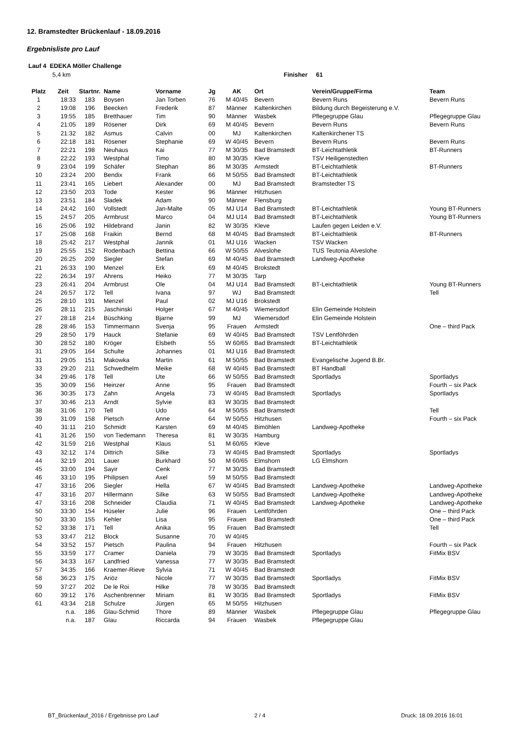12. Bramstedter Brückenlauf - 18.09.2016
Ergebnisliste pro Lauf
Lauf 4 EDEKA Möller Challenge
5,4 km Finisher 61
| Platz | Zeit | Startnr. | Name | Vorname | Jg | AK | Ort | Verein/Gruppe/Firma | Team |
| --- | --- | --- | --- | --- | --- | --- | --- | --- | --- |
| 1 | 18:33 | 183 | Boysen | Jan Torben | 76 | M 40/45 | Bevern | Bevern Runs | Bevern Runs |
| 2 | 19:08 | 196 | Beecken | Frederik | 87 | Männer | Kaltenkirchen | Bildung durch Begeisterung e.V. | |
| 3 | 19:55 | 185 | Bretthauer | Tim | 90 | Männer | Wasbek | Pflegegruppe Glau | Pflegegruppe Glau |
| 4 | 21:05 | 189 | Rösener | Dirk | 69 | M 40/45 | Bevern | Bevern Runs | Bevern Runs |
| 5 | 21:32 | 182 | Asmus | Calvin | 00 | MJ | Kaltenkirchen | Kaltenkirchener TS | |
| 6 | 22:18 | 181 | Rösener | Stephanie | 69 | W 40/45 | Bevern | Bevern Runs | Bevern Runs |
| 7 | 22:21 | 198 | Neuhaus | Kai | 77 | M 30/35 | Bad Bramstedt | BT-Leichtathletik | BT-Runners |
| 8 | 22:22 | 193 | Westphal | Timo | 80 | M 30/35 | Kleve | TSV Heiligenstedten | |
| 9 | 23:04 | 199 | Schäfer | Stephan | 86 | M 30/35 | Armstedt | BT-Leichtathletik | BT-Runners |
| 10 | 23:24 | 200 | Bendix | Frank | 66 | M 50/55 | Bad Bramstedt | BT-Leichtathletik | |
| 11 | 23:41 | 165 | Liebert | Alexander | 00 | MJ | Bad Bramstedt | Bramstedter TS | |
| 12 | 23:50 | 203 | Tode | Kester | 96 | Männer | Hitzhusen | | |
| 13 | 23:51 | 184 | Sladek | Adam | 90 | Männer | Flensburg | | |
| 14 | 24:42 | 160 | Vollstedt | Jan-Malte | 05 | MJ U14 | Bad Bramstedt | BT-Leichtathletik | Young BT-Runners |
| 15 | 24:57 | 205 | Armbrust | Marco | 04 | MJ U14 | Bad Bramstedt | BT-Leichtathletik | Young BT-Runners |
| 16 | 25:06 | 192 | Hildebrand | Janin | 82 | W 30/35 | Kleve | Laufen gegen Leiden e.V. | |
| 17 | 25:08 | 168 | Fraikin | Bernd | 68 | M 40/45 | Bad Bramstedt | BT-Leichtathletik | BT-Runners |
| 18 | 25:42 | 217 | Westphal | Jannik | 01 | MJ U16 | Wacken | TSV Wacken | |
| 19 | 25:55 | 152 | Rodenbach | Bettina | 66 | W 50/55 | Alveslohe | TUS Teutonia Alveslohe | |
| 20 | 26:25 | 209 | Siegler | Stefan | 69 | M 40/45 | Bad Bramstedt | Landweg-Apotheke | |
| 21 | 26:33 | 190 | Menzel | Erk | 69 | M 40/45 | Brokstedt | | |
| 22 | 26:34 | 197 | Ahrens | Heiko | 77 | M 30/35 | Tarp | | |
| 23 | 26:41 | 204 | Armbrust | Ole | 04 | MJ U14 | Bad Bramstedt | BT-Leichtathletik | Young BT-Runners |
| 24 | 26:57 | 172 | Tell | Ivana | 97 | WJ | Bad Bramstedt | | Tell |
| 25 | 28:10 | 191 | Menzel | Paul | 02 | MJ U16 | Brokstedt | | |
| 26 | 28:11 | 215 | Jaschinski | Holger | 67 | M 40/45 | Wiemersdorf | Elin Gemeinde Holstein | |
| 27 | 28:18 | 214 | Büschking | Bjarne | 99 | MJ | Wiemersdorf | Elin Gemeinde Holstein | |
| 28 | 28:46 | 153 | Timmermann | Svenja | 95 | Frauen | Armstedt | | One – third Pack |
| 29 | 28:50 | 179 | Hauck | Stefanie | 69 | W 40/45 | Bad Bramstedt | TSV Lentföhrden | |
| 30 | 28:52 | 180 | Kröger | Elsbeth | 55 | W 60/65 | Bad Bramstedt | BT-Leichtathletik | |
| 31 | 29:05 | 164 | Schulte | Johannes | 01 | MJ U16 | Bad Bramstedt | | |
| 31 | 29:05 | 151 | Makowka | Martin | 61 | M 50/55 | Bad Bramstedt | Evangelische Jugend B.Br. | |
| 33 | 29:20 | 211 | Schwedhelm | Meike | 68 | W 40/45 | Bad Bramstedt | BT Handball | |
| 34 | 29:46 | 178 | Tell | Ute | 66 | W 50/55 | Bad Bramstedt | Sportladys | Sportladys |
| 35 | 30:09 | 156 | Heinzer | Anne | 95 | Frauen | Bad Bramstedt | | Fourth – six Pack |
| 36 | 30:35 | 173 | Zahn | Angela | 73 | W 40/45 | Bad Bramstedt | Sportladys | Sportladys |
| 37 | 30:46 | 213 | Arndt | Sylvie | 83 | W 30/35 | Bad Bramstedt | | |
| 38 | 31:06 | 170 | Tell | Udo | 64 | M 50/55 | Bad Bramstedt | | Tell |
| 39 | 31:09 | 158 | Pietsch | Anne | 64 | W 50/55 | Hitzhusen | | Fourth – six Pack |
| 40 | 31:11 | 210 | Schmidt | Karsten | 69 | M 40/45 | Bimöhlen | Landweg-Apotheke | |
| 41 | 31:26 | 150 | von Tiedemann | Theresa | 81 | W 30/35 | Hamburg | | |
| 42 | 31:59 | 216 | Westphal | Klaus | 51 | M 60/65 | Kleve | | |
| 43 | 32:12 | 174 | Dittrich | Silke | 73 | W 40/45 | Bad Bramstedt | Sportladys | Sportladys |
| 44 | 32:19 | 201 | Lauer | Burkhard | 50 | M 60/65 | Elmshorn | LG Elmshorn | |
| 45 | 33:00 | 194 | Sayir | Cenk | 77 | M 30/35 | Bad Bramstedt | | |
| 46 | 33:10 | 195 | Philipsen | Axel | 59 | M 50/55 | Bad Bramstedt | | |
| 47 | 33:16 | 206 | Siegler | Hella | 67 | W 40/45 | Bad Bramstedt | Landweg-Apotheke | Landweg-Apotheke |
| 47 | 33:16 | 207 | Hillermann | Silke | 63 | W 50/55 | Bad Bramstedt | Landweg-Apotheke | Landweg-Apotheke |
| 47 | 33:16 | 208 | Schneider | Claudia | 71 | W 40/45 | Bad Bramstedt | Landweg-Apotheke | Landweg-Apotheke |
| 50 | 33:30 | 154 | Hüseler | Julie | 96 | Frauen | Lentföhrden | | One – third Pack |
| 50 | 33:30 | 155 | Kehler | Lisa | 95 | Frauen | Bad Bramstedt | | One – third Pack |
| 52 | 33:38 | 171 | Tell | Anika | 95 | Frauen | Bad Bramstedt | | Tell |
| 53 | 33:47 | 212 | Block | Susanne | 70 | W 40/45 | | | |
| 54 | 33:52 | 157 | Pietsch | Paulina | 94 | Frauen | Hitzhusen | | Fourth – six Pack |
| 55 | 33:59 | 177 | Cramer | Daniela | 79 | W 30/35 | Bad Bramstedt | Sportladys | FitMix BSV |
| 56 | 34:33 | 167 | Landfried | Vanessa | 77 | W 30/35 | Bad Bramstedt | | |
| 57 | 34:35 | 166 | Kraemer-Rieve | Sylvia | 71 | W 40/45 | Bad Bramstedt | | |
| 58 | 36:23 | 175 | Ariöz | Nicole | 77 | W 30/35 | Bad Bramstedt | Sportladys | FitMix BSV |
| 59 | 37:27 | 202 | De le Roi | Hilke | 78 | W 30/35 | Bad Bramstedt | | |
| 60 | 39:12 | 176 | Aschenbrenner | Miriam | 81 | W 30/35 | Bad Bramstedt | Sportladys | FitMix BSV |
| 61 | 43:34 | 218 | Schulze | Jürgen | 65 | M 50/55 | Hitzhusen | | |
| | n.a. | 186 | Glau-Schmid | Thore | 89 | Männer | Wasbek | Pflegegruppe Glau | Pflegegruppe Glau |
| | n.a. | 187 | Glau | Riccarda | 94 | Frauen | Wasbek | Pflegegruppe Glau | |
BT_Brückenlauf_2016 / Ergebnisse pro Lauf
2 / 4 Druck: 18.09.2016 16:01